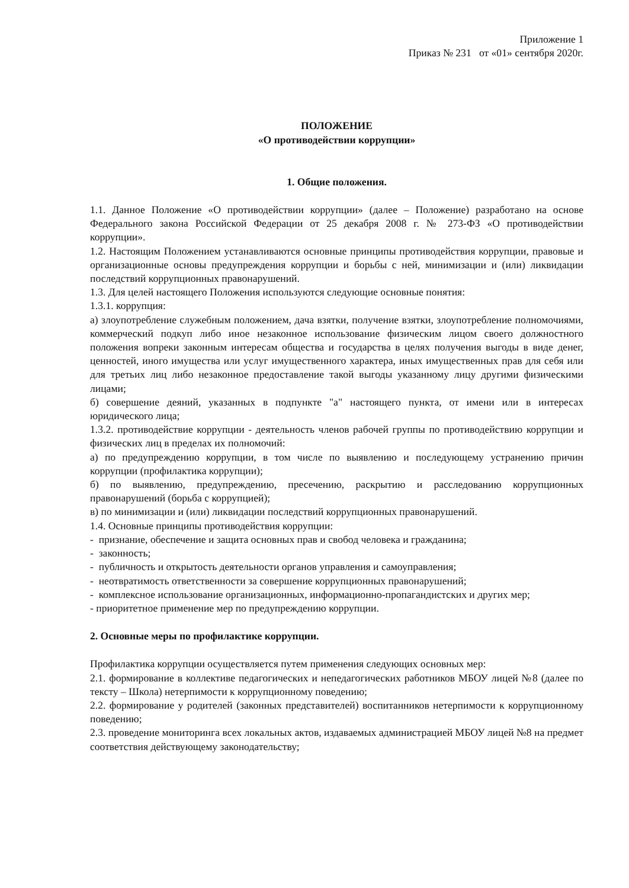Приложение 1
Приказ № 231 от «01» сентября 2020г.
ПОЛОЖЕНИЕ
«О противодействии коррупции»
1. Общие положения.
1.1. Данное Положение «О противодействии коррупции» (далее – Положение) разработано на основе Федерального закона Российской Федерации от 25 декабря 2008 г. № 273-ФЗ «О противодействии коррупции».
1.2. Настоящим Положением устанавливаются основные принципы противодействия коррупции, правовые и организационные основы предупреждения коррупции и борьбы с ней, минимизации и (или) ликвидации последствий коррупционных правонарушений.
1.3. Для целей настоящего Положения используются следующие основные понятия:
1.3.1. коррупция:
а) злоупотребление служебным положением, дача взятки, получение взятки, злоупотребление полномочиями, коммерческий подкуп либо иное незаконное использование физическим лицом своего должностного положения вопреки законным интересам общества и государства в целях получения выгоды в виде денег, ценностей, иного имущества или услуг имущественного характера, иных имущественных прав для себя или для третьих лиц либо незаконное предоставление такой выгоды указанному лицу другими физическими лицами;
б) совершение деяний, указанных в подпункте "а" настоящего пункта, от имени или в интересах юридического лица;
1.3.2. противодействие коррупции - деятельность членов рабочей группы по противодействию коррупции и физических лиц в пределах их полномочий:
а) по предупреждению коррупции, в том числе по выявлению и последующему устранению причин коррупции (профилактика коррупции);
б) по выявлению, предупреждению, пресечению, раскрытию и расследованию коррупционных правонарушений (борьба с коррупцией);
в) по минимизации и (или) ликвидации последствий коррупционных правонарушений.
1.4. Основные принципы противодействия коррупции:
- признание, обеспечение и защита основных прав и свобод человека и гражданина;
- законность;
- публичность и открытость деятельности органов управления и самоуправления;
- неотвратимость ответственности за совершение коррупционных правонарушений;
- комплексное использование организационных, информационно-пропагандистских и других мер;
- приоритетное применение мер по предупреждению коррупции.
2. Основные меры по профилактике коррупции.
Профилактика коррупции осуществляется путем применения следующих основных мер:
2.1. формирование в коллективе педагогических и непедагогических работников МБОУ лицей №8 (далее по тексту – Школа) нетерпимости к коррупционному поведению;
2.2. формирование у родителей (законных представителей) воспитанников нетерпимости к коррупционному поведению;
2.3. проведение мониторинга всех локальных актов, издаваемых администрацией МБОУ лицей №8 на предмет соответствия действующему законодательству;